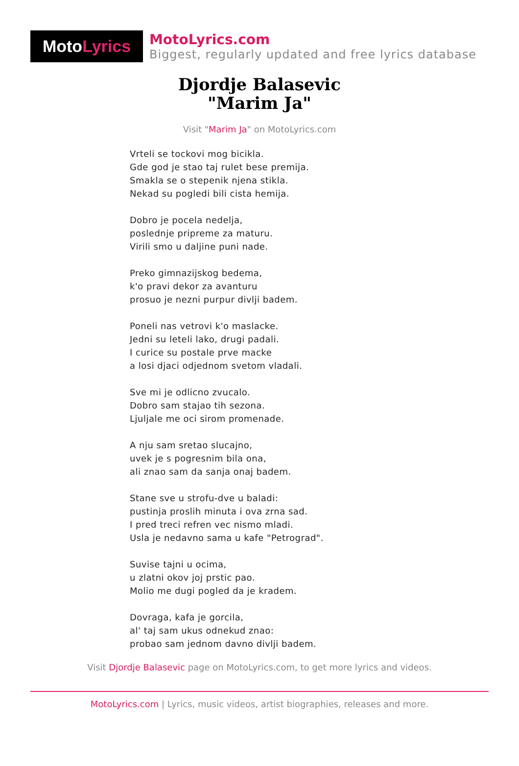Moto Lyrics
MotoLyrics.com
Biggest, regularly updated and free lyrics database
Djordje Balasevic
"Marim Ja"
Visit "Marim Ja" on MotoLyrics.com
Vrteli se tockovi mog bicikla.
Gde god je stao taj rulet bese premija.
Smakla se o stepenik njena stikla.
Nekad su pogledi bili cista hemija.
Dobro je pocela nedelja,
poslednje pripreme za maturu.
Virili smo u daljine puni nade.
Preko gimnazijskog bedema,
k'o pravi dekor za avanturu
prosuo je nezni purpur divlji badem.
Poneli nas vetrovi k'o maslacke.
Jedni su leteli lako, drugi padali.
I curice su postale prve macke
a losi djaci odjednom svetom vladali.
Sve mi je odlicno zvucalo.
Dobro sam stajao tih sezona.
Ljuljale me oci sirom promenade.
A nju sam sretao slucajno,
uvek je s pogresnim bila ona,
ali znao sam da sanja onaj badem.
Stane sve u strofu-dve u baladi:
pustinja proslih minuta i ova zrna sad.
I pred treci refren vec nismo mladi.
Usla je nedavno sama u kafe "Petrograd".
Suvise tajni u ocima,
u zlatni okov joj prstic pao.
Molio me dugi pogled da je kradem.
Dovraga, kafa je gorcila,
al' taj sam ukus odnekud znao:
probao sam jednom davno divlji badem.
Visit Djordje Balasevic page on MotoLyrics.com, to get more lyrics and videos.
MotoLyrics.com | Lyrics, music videos, artist biographies, releases and more.